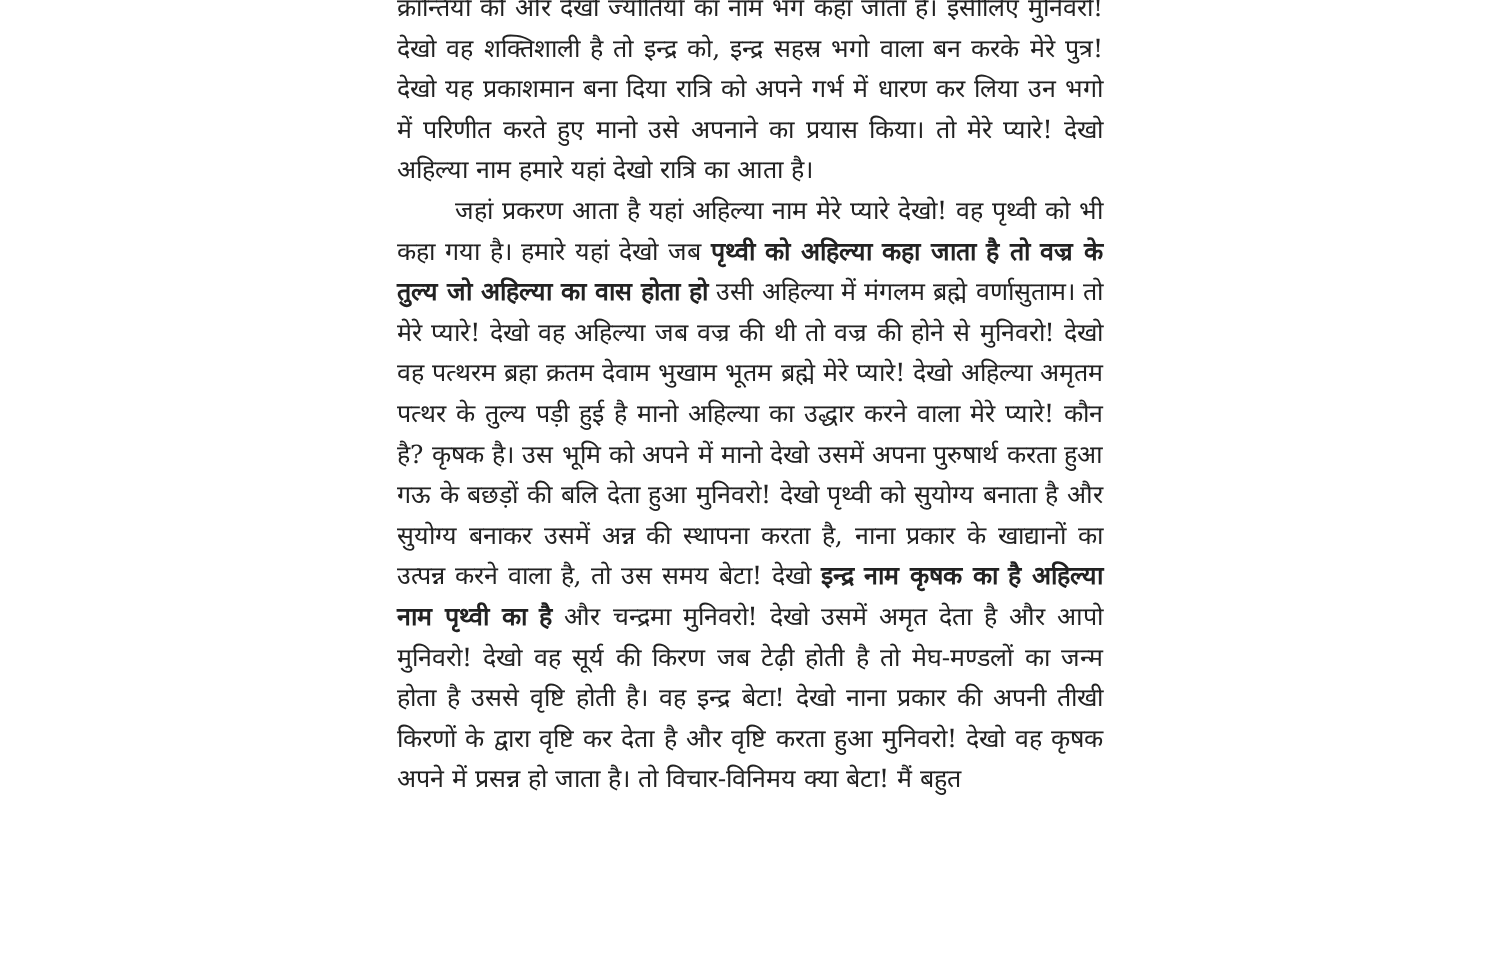क्रान्तियों की ओर देखो ज्योतियों का नाम भग कहा जाता है। इसीलिए मुनिवरो! देखो वह शक्तिशाली है तो इन्द्र को, इन्द्र सहस्र भगो वाला बन करके मेरे पुत्र! देखो यह प्रकाशमान बना दिया रात्रि को अपने गर्भ में धारण कर लिया उन भगो में परिणीत करते हुए मानो उसे अपनाने का प्रयास किया। तो मेरे प्यारे! देखो अहिल्या नाम हमारे यहां देखो रात्रि का आता है।
जहां प्रकरण आता है यहां अहिल्या नाम मेरे प्यारे देखो! वह पृथ्वी को भी कहा गया है। हमारे यहां देखो जब पृथ्वी को अहिल्या कहा जाता है तो वज्र के तुल्य जो अहिल्या का वास होता हो उसी अहिल्या में मंगलम ब्रह्मे वर्णासुताम। तो मेरे प्यारे! देखो वह अहिल्या जब वज्र की थी तो वज्र की होने से मुनिवरो! देखो वह पत्थरम ब्रहा क्रतम देवाम भुखाम भूतम ब्रह्मे मेरे प्यारे! देखो अहिल्या अमृतम पत्थर के तुल्य पड़ी हुई है मानो अहिल्या का उद्धार करने वाला मेरे प्यारे! कौन है? कृषक है। उस भूमि को अपने में मानो देखो उसमें अपना पुरुषार्थ करता हुआ गऊ के बछड़ों की बलि देता हुआ मुनिवरो! देखो पृथ्वी को सुयोग्य बनाता है और सुयोग्य बनाकर उसमें अन्न की स्थापना करता है, नाना प्रकार के खाद्यानों का उत्पन्न करने वाला है, तो उस समय बेटा! देखो इन्द्र नाम कृषक का है अहिल्या नाम पृथ्वी का है और चन्द्रमा मुनिवरो! देखो उसमें अमृत देता है और आपो मुनिवरो! देखो वह सूर्य की किरण जब टेढ़ी होती है तो मेघ-मण्डलों का जन्म होता है उससे वृष्टि होती है। वह इन्द्र बेटा! देखो नाना प्रकार की अपनी तीखी किरणों के द्वारा वृष्टि कर देता है और वृष्टि करता हुआ मुनिवरो! देखो वह कृषक अपने में प्रसन्न हो जाता है। तो विचार-विनिमय क्या बेटा! मैं बहुत